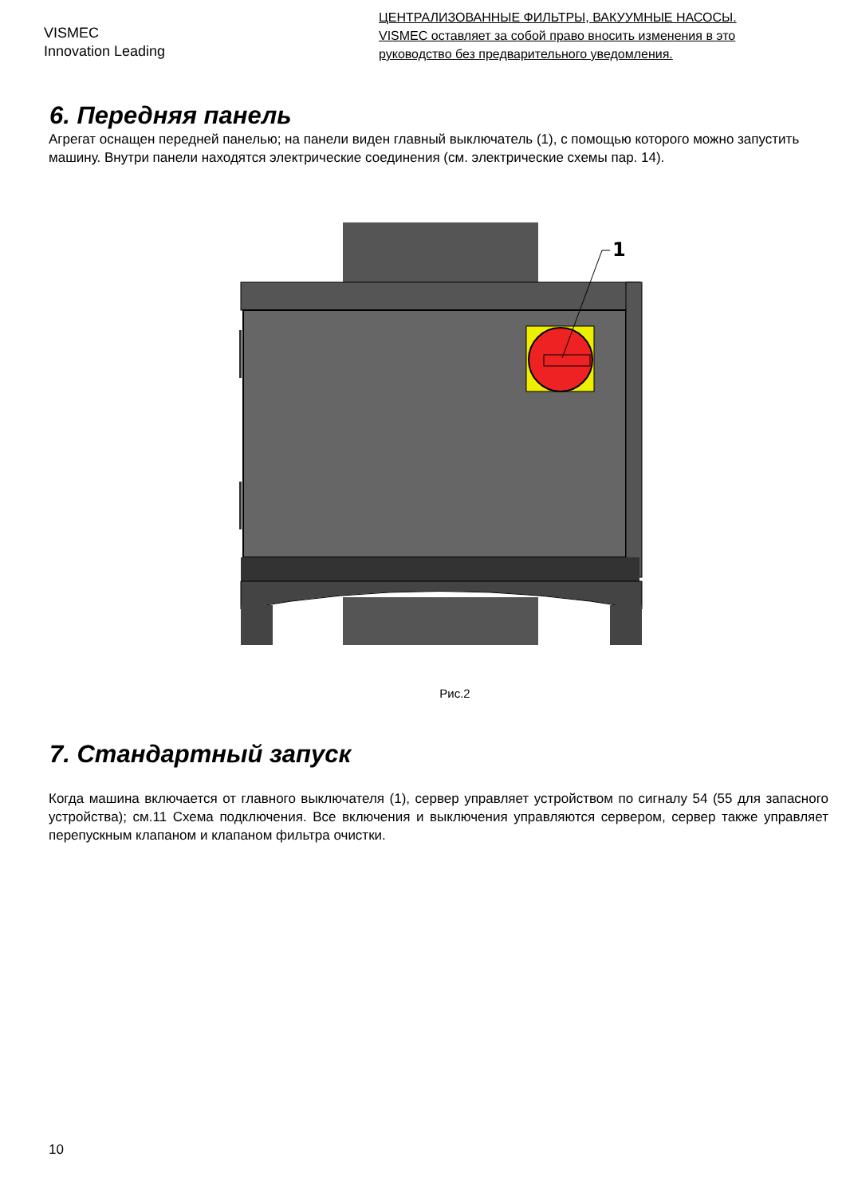VISMEC
Innovation Leading
ЦЕНТРАЛИЗОВАННЫЕ ФИЛЬТРЫ, ВАКУУМНЫЕ НАСОСЫ.
VISMEC оставляет за собой право вносить изменения в это
руководство без предварительного уведомления.
6. Передняя панель
Агрегат оснащен передней панелью; на панели виден главный выключатель (1), с помощью которого можно запустить машину. Внутри панели находятся электрические соединения (см. электрические схемы пар. 14).
1
Рис.2
7. Стандартный запуск
Когда машина включается от главного выключателя (1), сервер управляет устройством по сигналу 54 (55 для запасного устройства); см.11 Схема подключения. Все включения и выключения управляются сервером, сервер также управляет перепускным клапаном и клапаном фильтра очистки.
10